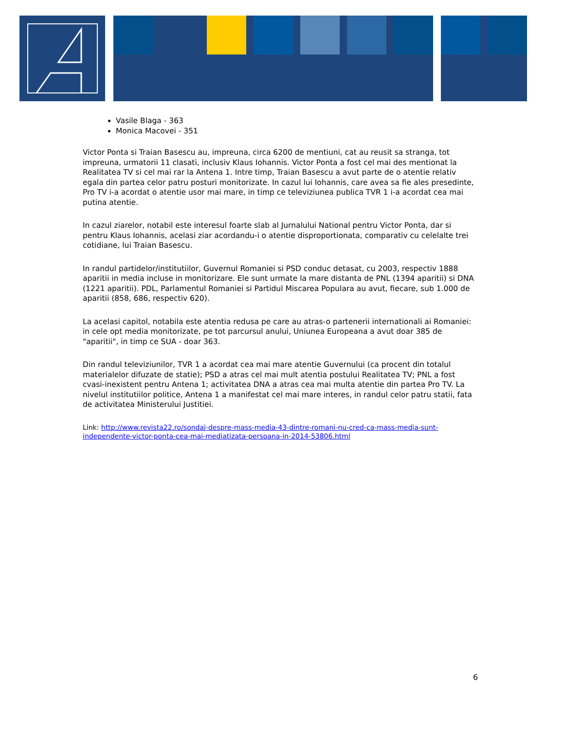Vasile Blaga - 363
Monica Macovei - 351
Victor Ponta si Traian Basescu au, impreuna, circa 6200 de mentiuni, cat au reusit sa stranga, tot impreuna, urmatorii 11 clasati, inclusiv Klaus Iohannis. Victor Ponta a fost cel mai des mentionat la Realitatea TV si cel mai rar la Antena 1. Intre timp, Traian Basescu a avut parte de o atentie relativ egala din partea celor patru posturi monitorizate. In cazul lui Iohannis, care avea sa fie ales presedinte, Pro TV i-a acordat o atentie usor mai mare, in timp ce televiziunea publica TVR 1 i-a acordat cea mai putina atentie.
In cazul ziarelor, notabil este interesul foarte slab al Jurnalului National pentru Victor Ponta, dar si pentru Klaus Iohannis, acelasi ziar acordandu-i o atentie disproportionata, comparativ cu celelalte trei cotidiane, lui Traian Basescu.
In randul partidelor/institutiilor, Guvernul Romaniei si PSD conduc detasat, cu 2003, respectiv 1888 aparitii in media incluse in monitorizare. Ele sunt urmate la mare distanta de PNL (1394 aparitii) si DNA (1221 aparitii). PDL, Parlamentul Romaniei si Partidul Miscarea Populara au avut, fiecare, sub 1.000 de aparitii (858, 686, respectiv 620).
La acelasi capitol, notabila este atentia redusa pe care au atras-o partenerii internationali ai Romaniei: in cele opt media monitorizate, pe tot parcursul anului, Uniunea Europeana a avut doar 385 de "aparitii", in timp ce SUA - doar 363.
Din randul televiziunilor, TVR 1 a acordat cea mai mare atentie Guvernului (ca procent din totalul materialelor difuzate de statie); PSD a atras cel mai mult atentia postului Realitatea TV; PNL a fost cvasi-inexistent pentru Antena 1; activitatea DNA a atras cea mai multa atentie din partea Pro TV. La nivelul institutiilor politice, Antena 1 a manifestat cel mai mare interes, in randul celor patru statii, fata de activitatea Ministerului Justitiei.
Link: http://www.revista22.ro/sondaj-despre-mass-media-43-dintre-romani-nu-cred-ca-mass-media-sunt-independente-victor-ponta-cea-mai-mediatizata-persoana-in-2014-53806.html
6